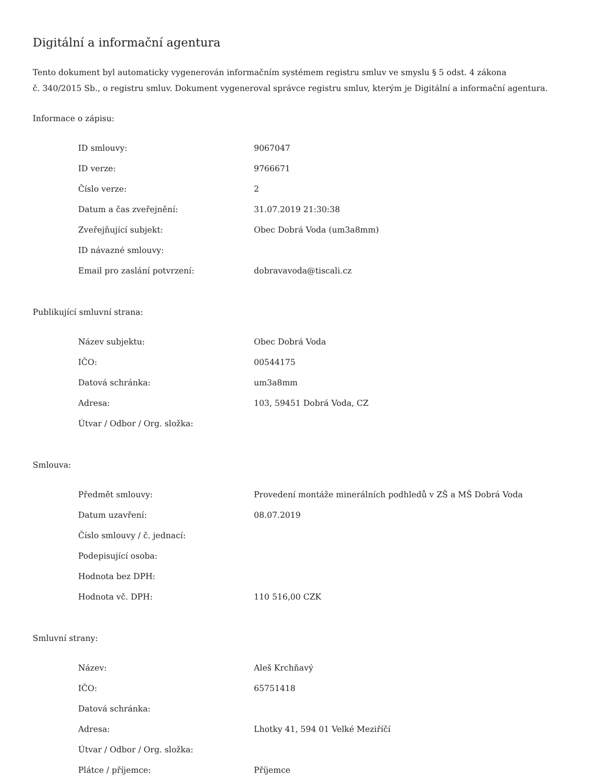Digitální a informační agentura
Tento dokument byl automaticky vygenerován informačním systémem registru smluv ve smyslu § 5 odst. 4 zákona
č. 340/2015 Sb., o registru smluv. Dokument vygeneroval správce registru smluv, kterým je Digitální a informační agentura.
Informace o zápisu:
| ID smlouvy: | 9067047 |
| ID verze: | 9766671 |
| Číslo verze: | 2 |
| Datum a čas zveřejnění: | 31.07.2019 21:30:38 |
| Zveřejňující subjekt: | Obec Dobrá Voda (um3a8mm) |
| ID návazné smlouvy: | |
| Email pro zaslání potvrzení: | dobravavoda@tiscali.cz |
Publikující smluvní strana:
| Název subjektu: | Obec Dobrá Voda |
| IČO: | 00544175 |
| Datová schránka: | um3a8mm |
| Adresa: | 103, 59451 Dobrá Voda, CZ |
| Útvar / Odbor / Org. složka: | |
Smlouva:
| Předmět smlouvy: | Provedení montáže minerálních podhledů v ZŠ a MŠ Dobrá Voda |
| Datum uzavření: | 08.07.2019 |
| Číslo smlouvy / č. jednací: | |
| Podepisující osoba: | |
| Hodnota bez DPH: | |
| Hodnota vč. DPH: | 110 516,00 CZK |
Smluvní strany:
| Název: | Aleš Krchňavý |
| IČO: | 65751418 |
| Datová schránka: | |
| Adresa: | Lhotky 41, 594 01 Velké Meziříčí |
| Útvar / Odbor / Org. složka: | |
| Plátce / příjemce: | Příjemce |